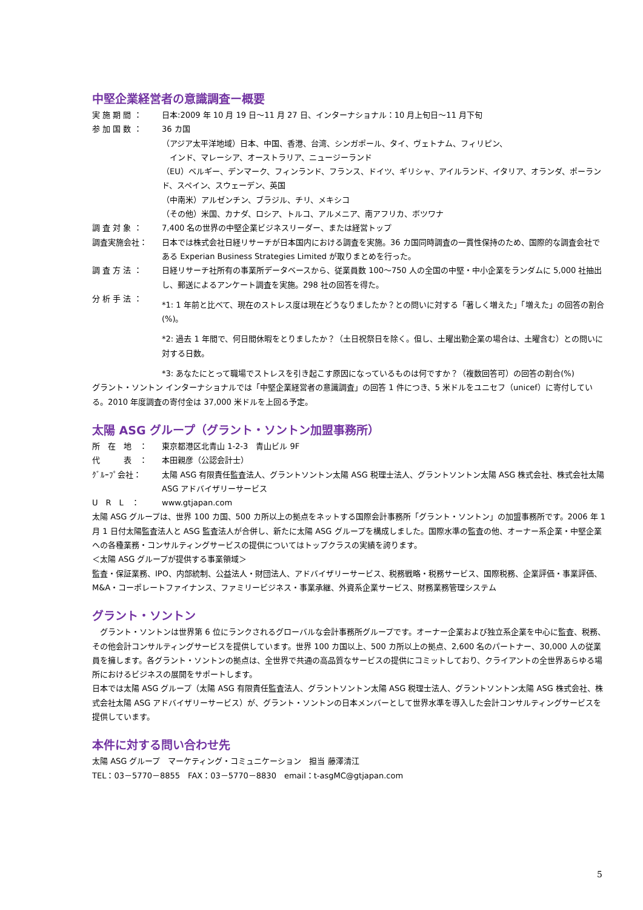中堅企業経営者の意識調査ー概要
実 施 期 間 ： 日本:2009 年 10 月 19 日～11 月 27 日、インターナショナル：10 月上旬日～11 月下旬
参 加 国 数 ： 36 カ国
（アジア太平洋地域）日本、中国、香港、台湾、シンガポール、タイ、ヴェトナム、フィリピン、
　インド、マレーシア、オーストラリア、ニュージーランド
（EU）ベルギー、デンマーク、フィンランド、フランス、ドイツ、ギリシャ、アイルランド、イタリア、オランダ、ポーランド、スペイン、スウェーデン、英国
（中南米）アルゼンチン、ブラジル、チリ、メキシコ
（その他）米国、カナダ、ロシア、トルコ、アルメニア、南アフリカ、ボツワナ
調 査 対 象 ： 7,400 名の世界の中堅企業ビジネスリーダー、または経営トップ
調査実施会社： 日本では株式会社日経リサーチが日本国内における調査を実施。36 カ国同時調査の一貫性保持のため、国際的な調査会社である Experian Business Strategies Limited が取りまとめを行った。
調 査 方 法 ： 日経リサーチ社所有の事業所データベースから、従業員数 100～750 人の全国の中堅・中小企業をランダムに 5,000 社抽出し、郵送によるアンケート調査を実施。298 社の回答を得た。
分 析 手 法 ：
*1: 1 年前と比べて、現在のストレス度は現在どうなりましたか？との問いに対する「著しく増えた」「増えた」の回答の割合(%)。
*2: 過去 1 年間で、何日間休暇をとりましたか？（土日祝祭日を除く。但し、土曜出勤企業の場合は、土曜含む）との問いに対する日数。
*3: あなたにとって職場でストレスを引き起こす原因になっているものは何ですか？（複数回答可）の回答の割合(%)
グラント・ソントン インターナショナルでは「中堅企業経営者の意識調査」の回答 1 件につき、5 米ドルをユニセフ（unicef）に寄付している。2010 年度調査の寄付金は 37,000 米ドルを上回る予定。
太陽 ASG グループ（グラント・ソントン加盟事務所）
所　在　地　： 東京都港区北青山 1-2-3　青山ビル 9F
代　　　表　： 本田親彦（公認会計士）
ｸﾞﾙｰﾌﾟ会社： 太陽 ASG 有限責任監査法人、グラントソントン太陽 ASG 税理士法人、グラントソントン太陽 ASG 株式会社、株式会社太陽 ASG アドバイザリーサービス
U　R　L　： www.gtjapan.com
太陽 ASG グループは、世界 100 カ国、500 カ所以上の拠点をネットする国際会計事務所「グラント・ソントン」の加盟事務所です。2006 年 1 月 1 日付太陽監査法人と ASG 監査法人が合併し、新たに太陽 ASG グループを構成しました。国際水準の監査の他、オーナー系企業・中堅企業への各種業務・コンサルティングサービスの提供についてはトップクラスの実績を誇ります。
＜太陽 ASG グループが提供する事業領域＞
監査・保証業務、IPO、内部統制、公益法人・財団法人、アドバイザリーサービス、税務戦略・税務サービス、国際税務、企業評価・事業評価、M&A・コーポレートファイナンス、ファミリービジネス・事業承継、外資系企業サービス、財務業務管理システム
グラント・ソントン
　グラント・ソントンは世界第 6 位にランクされるグローバルな会計事務所グループです。オーナー企業および独立系企業を中心に監査、税務、その他会計コンサルティングサービスを提供しています。世界 100 カ国以上、500 カ所以上の拠点、2,600 名のパートナー、30,000 人の従業員を擁します。各グラント・ソントンの拠点は、全世界で共通の高品質なサービスの提供にコミットしており、クライアントの全世界あらゆる場所におけるビジネスの展開をサポートします。
日本では太陽 ASG グループ（太陽 ASG 有限責任監査法人、グラントソントン太陽 ASG 税理士法人、グラントソントン太陽 ASG 株式会社、株式会社太陽 ASG アドバイザリーサービス）が、グラント・ソントンの日本メンバーとして世界水準を導入した会計コンサルティングサービスを提供しています。
本件に対する問い合わせ先
太陽 ASG グループ　マーケティング・コミュニケーション　担当 藤澤清江
TEL：03－5770－8855　FAX：03－5770－8830　email：t-asgMC@gtjapan.com
5